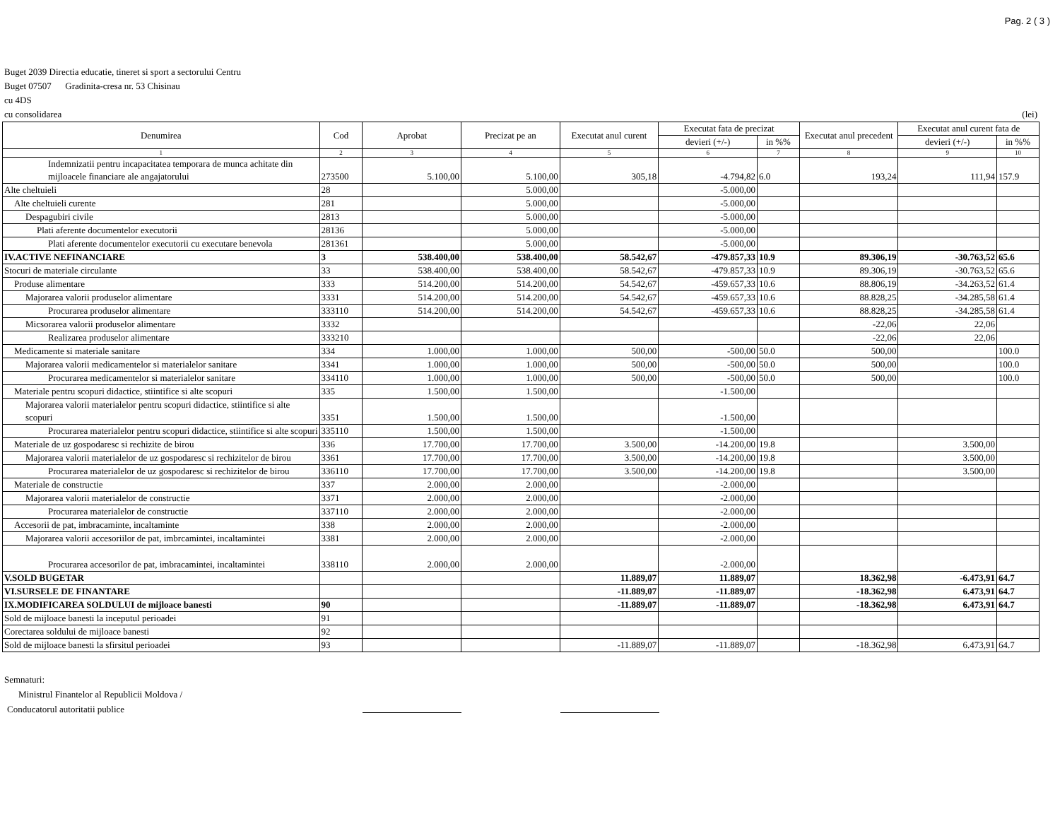Pag. 2 ( 3 )
Buget 2039 Directia educatie, tineret si sport a sectorului Centru
Buget 07507 Gradinita-cresa nr. 53 Chisinau
cu 4DS
cu consolidarea (lei)
| Denumirea | Cod | Aprobat | Precizat pe an | Executat anul curent | Executat fata de precizat | | Executat anul precedent | Executat anul curent fata de | |
| --- | --- | --- | --- | --- | --- | --- | --- | --- | --- |
| | | | | | devieri (+/-) | in %% | | devieri (+/-) | in %% |
| 1 | 2 | 3 | 4 | 5 | 6 | 7 | 8 | 9 | 10 |
| Indemnizatii pentru incapacitatea temporara de munca achitate din mijloacele financiare ale angajatorului | 273500 | 5.100,00 | 5.100,00 | 305,18 | -4.794,82 | 6.0 | 193,24 | 111,94 | 157.9 |
| Alte cheltuieli | 28 | | 5.000,00 | | -5.000,00 | | | | |
| Alte cheltuieli curente | 281 | | 5.000,00 | | -5.000,00 | | | | |
| Despagubiri civile | 2813 | | 5.000,00 | | -5.000,00 | | | | |
| Plati aferente documentelor executorii | 28136 | | 5.000,00 | | -5.000,00 | | | | |
| Plati aferente documentelor executorii cu executare benevola | 281361 | | 5.000,00 | | -5.000,00 | | | | |
| IV.ACTIVE NEFINANCIARE | 3 | 538.400,00 | 538.400,00 | 58.542,67 | -479.857,33 | 10.9 | 89.306,19 | -30.763,52 | 65.6 |
| Stocuri de materiale circulante | 33 | 538.400,00 | 538.400,00 | 58.542,67 | -479.857,33 | 10.9 | 89.306,19 | -30.763,52 | 65.6 |
| Produse alimentare | 333 | 514.200,00 | 514.200,00 | 54.542,67 | -459.657,33 | 10.6 | 88.806,19 | -34.263,52 | 61.4 |
| Majorarea valorii produselor alimentare | 3331 | 514.200,00 | 514.200,00 | 54.542,67 | -459.657,33 | 10.6 | 88.828,25 | -34.285,58 | 61.4 |
| Procurarea produselor alimentare | 333110 | 514.200,00 | 514.200,00 | 54.542,67 | -459.657,33 | 10.6 | 88.828,25 | -34.285,58 | 61.4 |
| Micsorarea valorii produselor alimentare | 3332 | | | | | | -22,06 | 22,06 | |
| Realizarea produselor alimentare | 333210 | | | | | | -22,06 | 22,06 | |
| Medicamente si materiale sanitare | 334 | 1.000,00 | 1.000,00 | 500,00 | -500,00 | 50.0 | 500,00 | | 100.0 |
| Majorarea valorii medicamentelor si materialelor sanitare | 3341 | 1.000,00 | 1.000,00 | 500,00 | -500,00 | 50.0 | 500,00 | | 100.0 |
| Procurarea medicamentelor si materialelor sanitare | 334110 | 1.000,00 | 1.000,00 | 500,00 | -500,00 | 50.0 | 500,00 | | 100.0 |
| Materiale pentru scopuri didactice, stiintifice si alte scopuri | 335 | 1.500,00 | 1.500,00 | | -1.500,00 | | | | |
| Majorarea valorii materialelor pentru scopuri didactice, stiintifice si alte scopuri | 3351 | 1.500,00 | 1.500,00 | | -1.500,00 | | | | |
| Procurarea materialelor pentru scopuri didactice, stiintifice si alte scopuri | 335110 | 1.500,00 | 1.500,00 | | -1.500,00 | | | | |
| Materiale de uz gospodaresc si rechizite de birou | 336 | 17.700,00 | 17.700,00 | 3.500,00 | -14.200,00 | 19.8 | | 3.500,00 | |
| Majorarea valorii materialelor de uz gospodaresc si rechizitelor de birou | 3361 | 17.700,00 | 17.700,00 | 3.500,00 | -14.200,00 | 19.8 | | 3.500,00 | |
| Procurarea materialelor de uz gospodaresc si rechizitelor de birou | 336110 | 17.700,00 | 17.700,00 | 3.500,00 | -14.200,00 | 19.8 | | 3.500,00 | |
| Materiale de constructie | 337 | 2.000,00 | 2.000,00 | | -2.000,00 | | | | |
| Majorarea valorii materialelor de constructie | 3371 | 2.000,00 | 2.000,00 | | -2.000,00 | | | | |
| Procurarea materialelor de constructie | 337110 | 2.000,00 | 2.000,00 | | -2.000,00 | | | | |
| Accesorii de pat, imbracaminte, incaltaminte | 338 | 2.000,00 | 2.000,00 | | -2.000,00 | | | | |
| Majorarea valorii accesoriilor de pat, imbrcamintei, incaltamintei | 3381 | 2.000,00 | 2.000,00 | | -2.000,00 | | | | |
| Procurarea accesorilor de pat, imbracamintei, incaltamintei | 338110 | 2.000,00 | 2.000,00 | | -2.000,00 | | | | |
| V.SOLD BUGETAR | | | | 11.889,07 | 11.889,07 | | 18.362,98 | -6.473,91 | 64.7 |
| VI.SURSELE DE FINANTARE | | | | -11.889,07 | -11.889,07 | | -18.362,98 | 6.473,91 | 64.7 |
| IX.MODIFICAREA SOLDULUI de mijloace banesti | 90 | | | -11.889,07 | -11.889,07 | | -18.362,98 | 6.473,91 | 64.7 |
| Sold de mijloace banesti la inceputul perioadei | 91 | | | | | | | | |
| Corectarea soldului de mijloace banesti | 92 | | | | | | | | |
| Sold de mijloace banesti la sfirsitul perioadei | 93 | | | -11.889,07 | -11.889,07 | | -18.362,98 | 6.473,91 | 64.7 |
Semnaturi:
Ministrul Finantelor al Republicii Moldova /
Conducatorul autoritatii publice